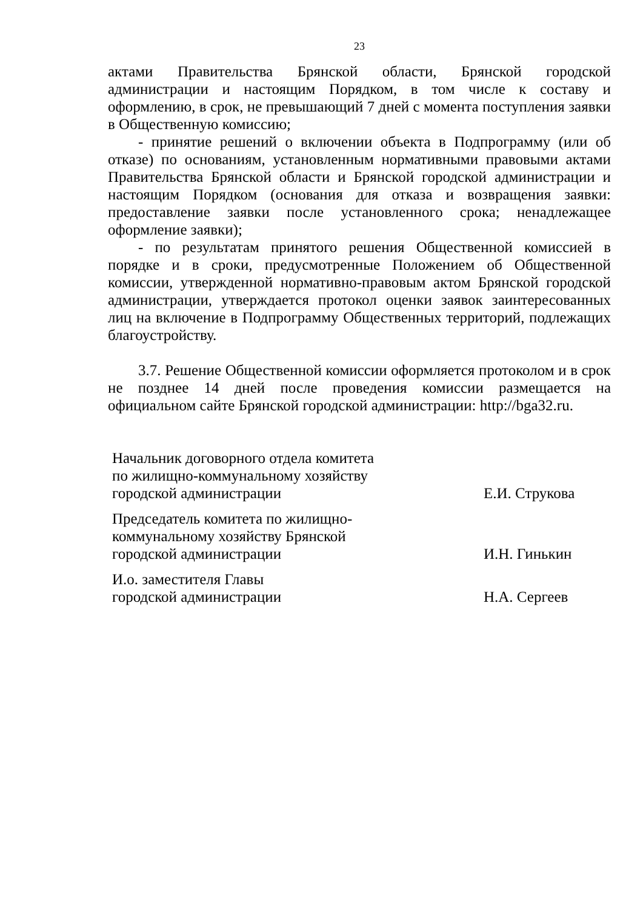23
актами Правительства Брянской области, Брянской городской администрации и настоящим Порядком, в том числе к составу и оформлению, в срок, не превышающий 7 дней с момента поступления заявки в Общественную комиссию;
- принятие решений о включении объекта в Подпрограмму (или об отказе) по основаниям, установленным нормативными правовыми актами Правительства Брянской области и Брянской городской администрации и настоящим Порядком (основания для отказа и возвращения заявки: предоставление заявки после установленного срока; ненадлежащее оформление заявки);
- по результатам принятого решения Общественной комиссией в порядке и в сроки, предусмотренные Положением об Общественной комиссии, утвержденной нормативно-правовым актом Брянской городской администрации, утверждается протокол оценки заявок заинтересованных лиц на включение в Подпрограмму Общественных территорий, подлежащих благоустройству.
3.7. Решение Общественной комиссии оформляется протоколом и в срок не позднее 14 дней после проведения комиссии размещается на официальном сайте Брянской городской администрации: http://bga32.ru.
| Начальник договорного отдела комитета по жилищно-коммунальному хозяйству городской администрации | Е.И. Струкова |
| Председатель комитета по жилищно- коммунальному хозяйству Брянской городской администрации | И.Н. Гинькин |
| И.о. заместителя Главы городской администрации | Н.А. Сергеев |